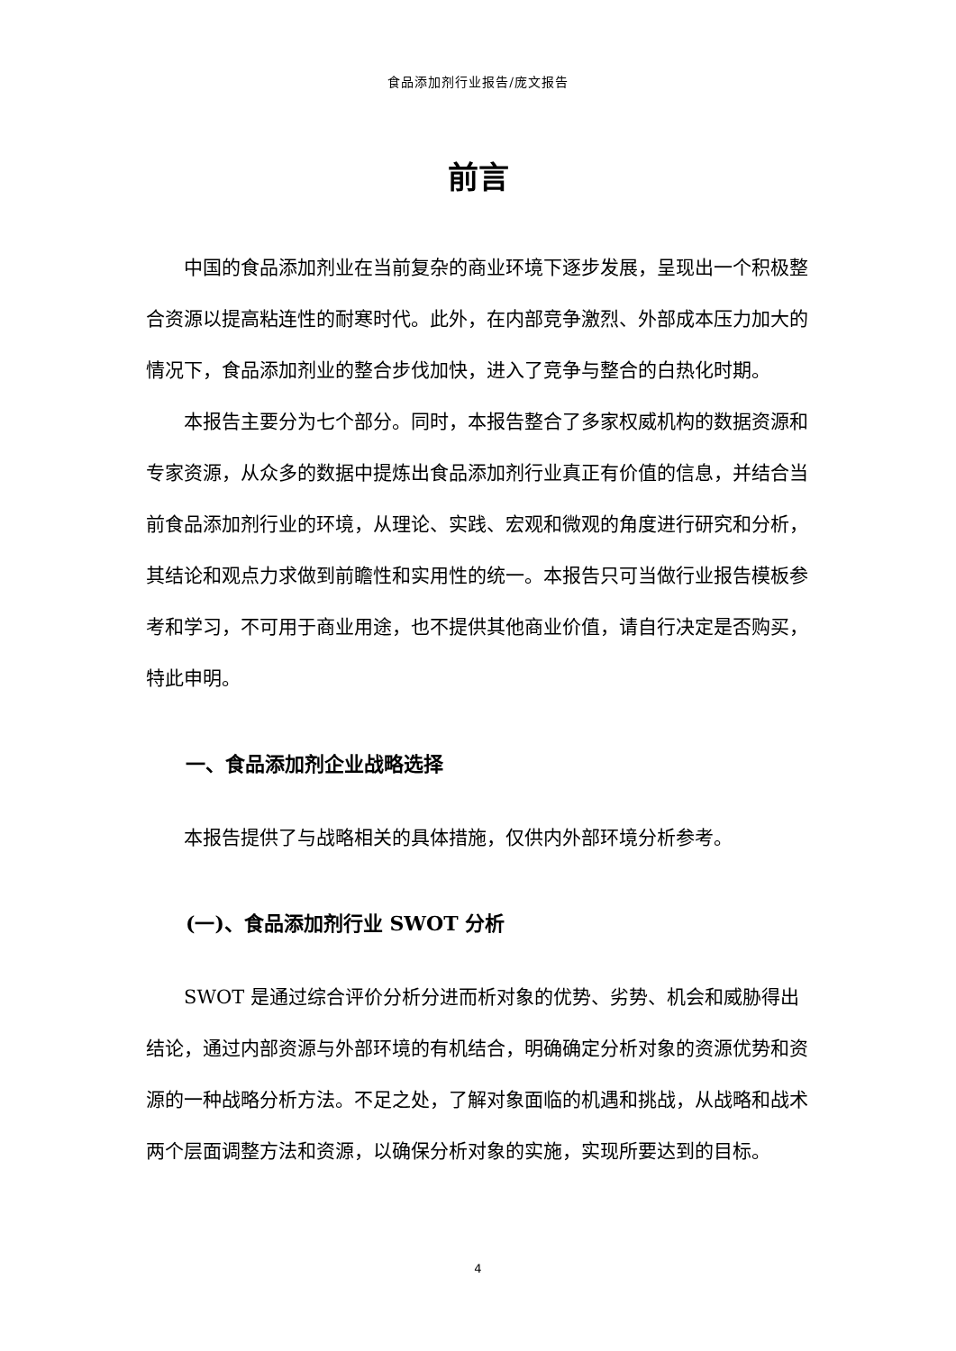食品添加剂行业报告/庞文报告
前言
中国的食品添加剂业在当前复杂的商业环境下逐步发展，呈现出一个积极整合资源以提高粘连性的耐寒时代。此外，在内部竞争激烈、外部成本压力加大的情况下，食品添加剂业的整合步伐加快，进入了竞争与整合的白热化时期。
本报告主要分为七个部分。同时，本报告整合了多家权威机构的数据资源和专家资源，从众多的数据中提炼出食品添加剂行业真正有价值的信息，并结合当前食品添加剂行业的环境，从理论、实践、宏观和微观的角度进行研究和分析，其结论和观点力求做到前瞻性和实用性的统一。本报告只可当做行业报告模板参考和学习，不可用于商业用途，也不提供其他商业价值，请自行决定是否购买，特此申明。
一、食品添加剂企业战略选择
本报告提供了与战略相关的具体措施，仅供内外部环境分析参考。
(一)、食品添加剂行业 SWOT 分析
SWOT 是通过综合评价分析分进而析对象的优势、劣势、机会和威胁得出结论，通过内部资源与外部环境的有机结合，明确确定分析对象的资源优势和资源的一种战略分析方法。不足之处，了解对象面临的机遇和挑战，从战略和战术两个层面调整方法和资源，以确保分析对象的实施，实现所要达到的目标。
4